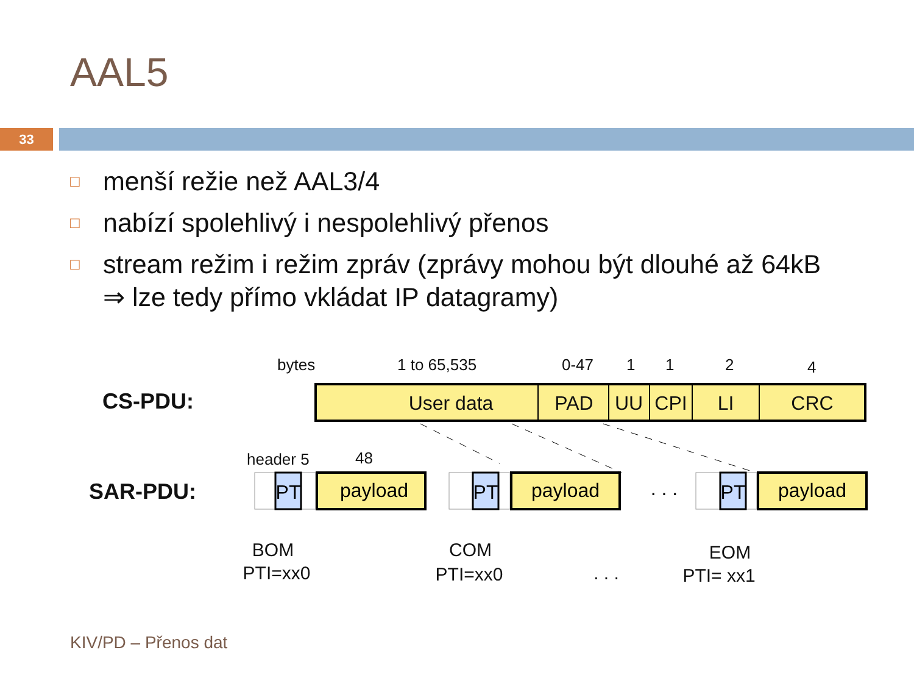AAL5
33
□ menší režie než AAL3/4
□ nabízí spolehlivý i nespolehlivý přenos
□ stream režim i režim zpráv (zprávy mohou být dlouhé až 64kB ⇒ lze tedy přímo vkládat IP datagramy)
bytes
1 to 65,535
0-47
1
1
2
4
CS-PDU:
SAR-PDU:
header 5
48
User data
PAD
UU
CPI
LI
CRC
PT
payload
PT
payload
. . .
PT
payload
BOM
PTI=xx0
COM
PTI=xx0
. . .
EOM
PTI= xx1
KIV/PD – Přenos dat